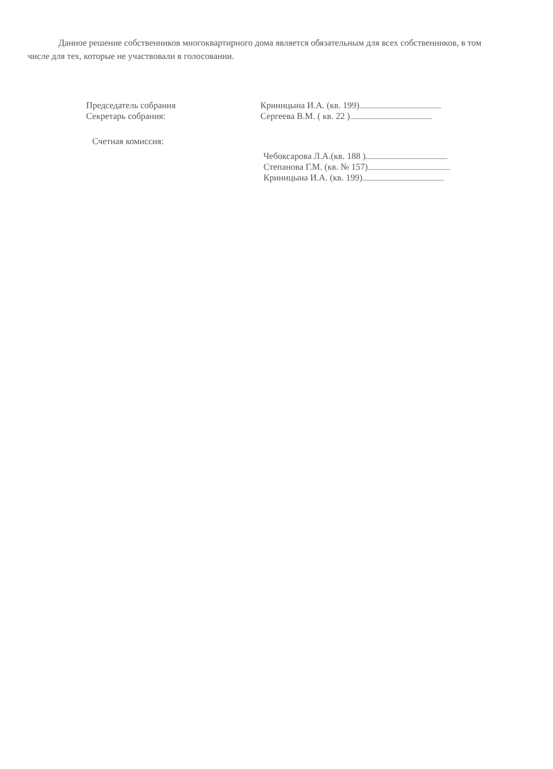Данное решение собственников многоквартирного дома является обязательным для всех собственников, в том числе для тех, которые не участвовали в голосовании.
Председатель собрания Криницына И.А. (кв. 199)
Секретарь собрания: Сергеева В.М. ( кв. 22 )
Счетная комиссия:
Чебоксарова Л.А.(кв. 188 )
Степанова Г.М. (кв. № 157)
Криницына И.А. (кв. 199)